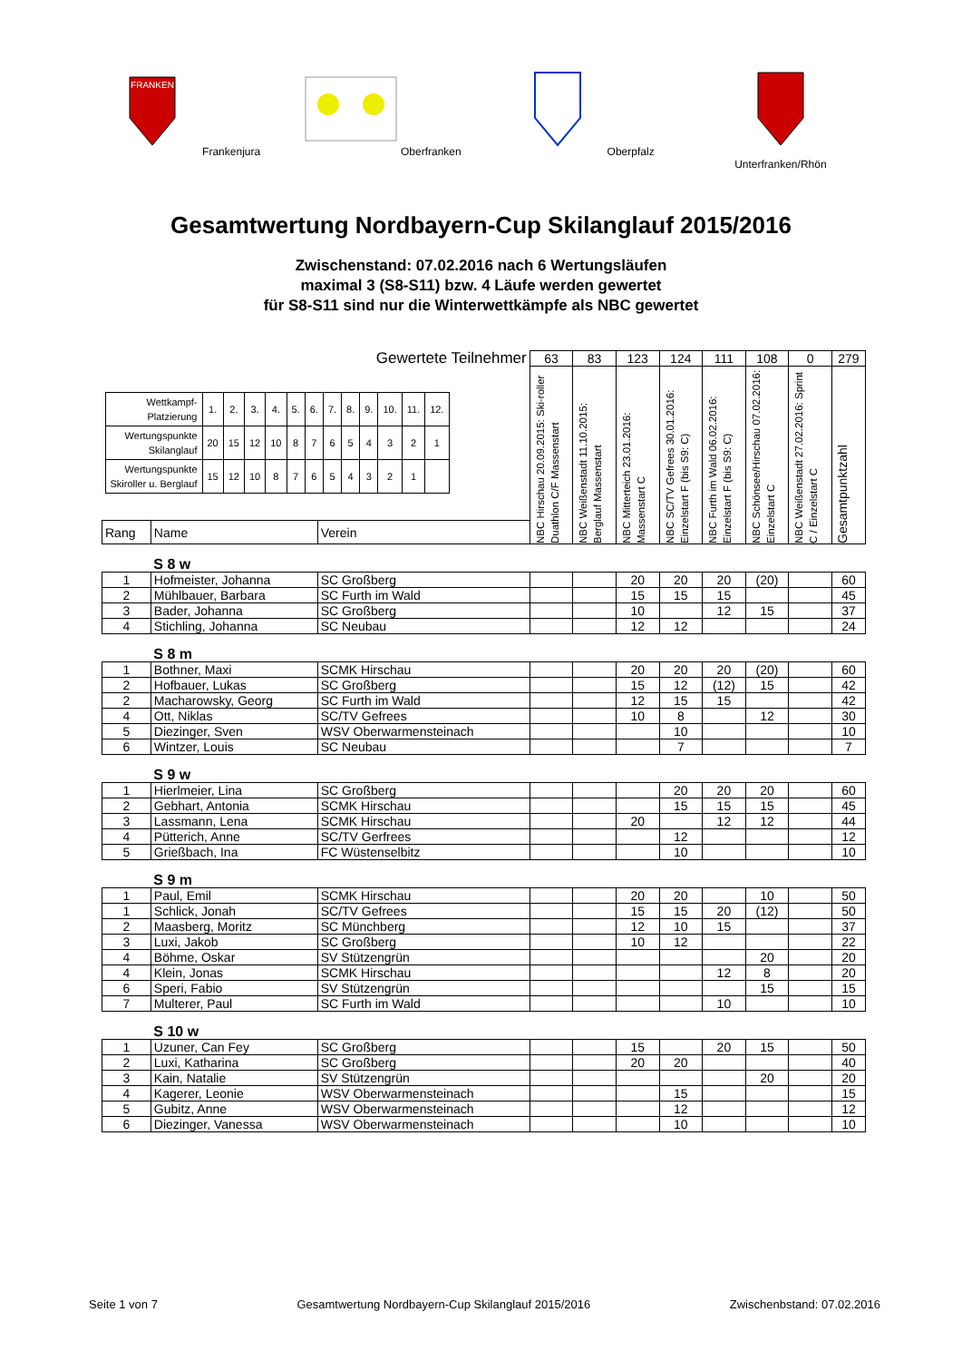FRANKEN
Frankenjura
Oberfranken Oberpfalz Unterfranken/Rhön
Gesamtwertung Nordbayern-Cup Skilanglauf 2015/2016
Zwischenstand: 07.02.2016 nach 6 Wertungsläufen
maximal 3 (S8-S11) bzw. 4 Läufe werden gewertet
für S8-S11 sind nur die Winterwettkämpfe als NBC gewertet
| Gewertete Teilnehmer | | | 63 | 83 | 123 | 124 | 111 | 108 | 0 | 279 |
| / Wettkampf- Platzierung / 1. / 2. / 3. / 4. / 5. / 6. / 7. / 8. / 9. / 10. / 11. / 12. / / Wertungspunkte Skilanglauf / 20 / 15 / 12 / 10 / 8 / 7 / 6 / 5 / 4 / 3 / 2 / 1 / / Wertungspunkte Skiroller u. Berglauf / 15 / 12 / 10 / 8 / 7 / 6 / 5 / 4 / 3 / 2 / 1 / / | | | NBC Hirschau 20.09.2015: Ski-roller Duathlon C/F Massenstart | NBC Weißenstadt 11.10.2015: Berglauf Massenstart | NBC Mitterteich 23.01.2016: Massenstart C | NBC SC/TV Gefrees 30.01.2016: Einzelstart F (bis S9: C) | NBC Furth im Wald 06.02.2016: Einzelstart F (bis S9: C) | NBC Schönsee/Hirschau 07.02.2016: Einzelstart C | NBC Weißenstadt 27.02.2016: Sprint C / Einzelstart C | Gesamtpunktzahl |
| Rang | Name | Verein | | | | | | | | |
| | S 8 w | | | | | | | | | |
| 1 | Hofmeister, Johanna | SC Großberg | | | 20 | 20 | 20 | (20) | | 60 |
| 2 | Mühlbauer, Barbara | SC Furth im Wald | | | 15 | 15 | 15 | | | 45 |
| 3 | Bader, Johanna | SC Großberg | | | 10 | | 12 | 15 | | 37 |
| 4 | Stichling, Johanna | SC Neubau | | | 12 | 12 | | | | 24 |
| | S 8 m | | | | | | | | | |
| 1 | Bothner, Maxi | SCMK Hirschau | | | 20 | 20 | 20 | (20) | | 60 |
| 2 | Hofbauer, Lukas | SC Großberg | | | 15 | 12 | (12) | 15 | | 42 |
| 2 | Macharowsky, Georg | SC Furth im Wald | | | 12 | 15 | 15 | | | 42 |
| 4 | Ott, Niklas | SC/TV Gefrees | | | 10 | 8 | | 12 | | 30 |
| 5 | Diezinger, Sven | WSV Oberwarmensteinach | | | | 10 | | | | 10 |
| 6 | Wintzer, Louis | SC Neubau | | | | 7 | | | | 7 |
| | S 9 w | | | | | | | | | |
| 1 | Hierlmeier, Lina | SC Großberg | | | | 20 | 20 | 20 | | 60 |
| 2 | Gebhart, Antonia | SCMK Hirschau | | | | 15 | 15 | 15 | | 45 |
| 3 | Lassmann, Lena | SCMK Hirschau | | | 20 | | 12 | 12 | | 44 |
| 4 | Pütterich, Anne | SC/TV Gerfrees | | | | 12 | | | | 12 |
| 5 | Grießbach, Ina | FC Wüstenselbitz | | | | 10 | | | | 10 |
| | S 9 m | | | | | | | | | |
| 1 | Paul, Emil | SCMK Hirschau | | | 20 | 20 | | 10 | | 50 |
| 1 | Schlick, Jonah | SC/TV Gefrees | | | 15 | 15 | 20 | (12) | | 50 |
| 2 | Maasberg, Moritz | SC Münchberg | | | 12 | 10 | 15 | | | 37 |
| 3 | Luxi, Jakob | SC Großberg | | | 10 | 12 | | | | 22 |
| 4 | Böhme, Oskar | SV Stützengrün | | | | | | 20 | | 20 |
| 4 | Klein, Jonas | SCMK Hirschau | | | | | 12 | 8 | | 20 |
| 6 | Speri, Fabio | SV Stützengrün | | | | | | 15 | | 15 |
| 7 | Multerer, Paul | SC Furth im Wald | | | | | 10 | | | 10 |
| | S 10 w | | | | | | | | | |
| 1 | Uzuner, Can Fey | SC Großberg | | | 15 | | 20 | 15 | | 50 |
| 2 | Luxi, Katharina | SC Großberg | | | 20 | 20 | | | | 40 |
| 3 | Kain, Natalie | SV Stützengrün | | | | | | 20 | | 20 |
| 4 | Kagerer, Leonie | WSV Oberwarmensteinach | | | | 15 | | | | 15 |
| 5 | Gubitz, Anne | WSV Oberwarmensteinach | | | | 12 | | | | 12 |
| 6 | Diezinger, Vanessa | WSV Oberwarmensteinach | | | | 10 | | | | 10 |
Seite 1 von 7 Gesamtwertung Nordbayern-Cup Skilanglauf 2015/2016 Zwischenbstand: 07.02.2016